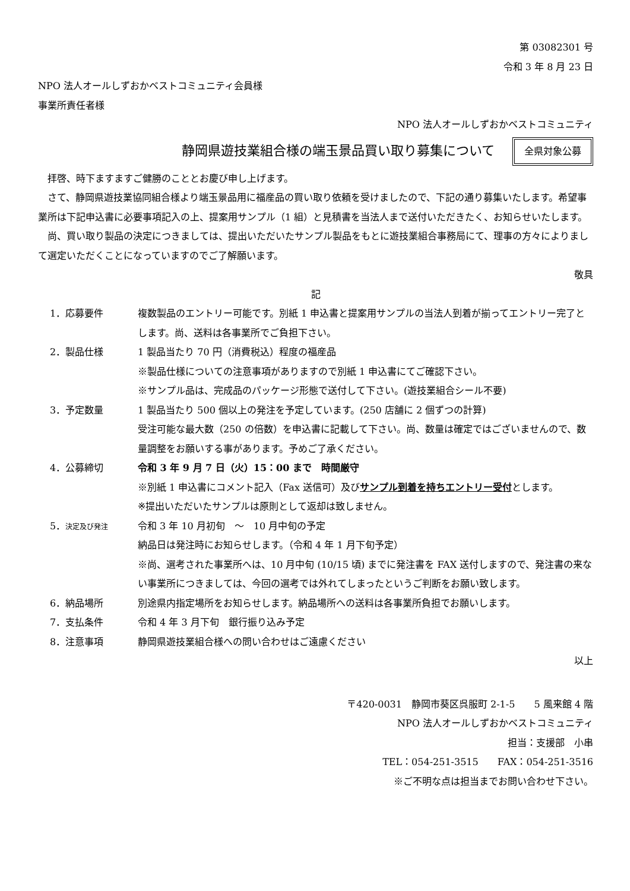第 03082301 号
令和 3 年 8 月 23 日
NPO 法人オールしずおかベストコミュニティ会員様
事業所責任者様
NPO 法人オールしずおかベストコミュニティ
静岡県遊技業組合様の端玉景品買い取り募集について
全県対象公募
拝啓、時下ますますご健勝のこととお慶び申し上げます。
さて、静岡県遊技業協同組合様より端玉景品用に福産品の買い取り依頼を受けましたので、下記の通り募集いたします。希望事業所は下記申込書に必要事項記入の上、提案用サンプル（1 組）と見積書を当法人まで送付いただきたく、お知らせいたします。
尚、買い取り製品の決定につきましては、提出いただいたサンプル製品をもとに遊技業組合事務局にて、理事の方々によりまして選定いただくことになっていますのでご了解願います。
敬具
記
1．応募要件 複数製品のエントリー可能です。別紙 1 申込書と提案用サンプルの当法人到着が揃ってエントリー完了とします。尚、送料は各事業所でご負担下さい。
2．製品仕様 1 製品当たり 70 円（消費税込）程度の福産品
※製品仕様についての注意事項がありますので別紙 1 申込書にてご確認下さい。
※サンプル品は、完成品のパッケージ形態で送付して下さい。(遊技業組合シール不要)
3．予定数量 1 製品当たり 500 個以上の発注を予定しています。(250 店舗に 2 個ずつの計算)
受注可能な最大数（250 の倍数）を申込書に記載して下さい。尚、数量は確定ではございませんので、数量調整をお願いする事があります。予めご了承ください。
4．公募締切 令和 3 年 9 月 7 日（火）15：00 まで　時間厳守
※別紙 1 申込書にコメント記入（Fax 送信可）及びサンプル到着を持ちエントリー受付とします。
※提出いただいたサンプルは原則として返却は致しません。
5．決定及び発注
令和 3 年 10 月初旬　～　10 月中旬の予定
納品日は発注時にお知らせします。（令和 4 年 1 月下旬予定）
※尚、選考された事業所へは、10 月中旬 (10/15 頃) までに発注書を FAX 送付しますので、発注書の来ない事業所につきましては、今回の選考では外れてしまったというご判断をお願い致します。
6．納品場所 別途県内指定場所をお知らせします。納品場所への送料は各事業所負担でお願いします。
7．支払条件 令和 4 年 3 月下旬　銀行振り込み予定
8．注意事項 静岡県遊技業組合様への問い合わせはご遠慮ください
以上
〒420-0031　静岡市葵区呉服町 2-1-5　　5 風来館 4 階
NPO 法人オールしずおかベストコミュニティ
担当：支援部　小串
TEL：054-251-3515　　FAX：054-251-3516
※ご不明な点は担当までお問い合わせ下さい。